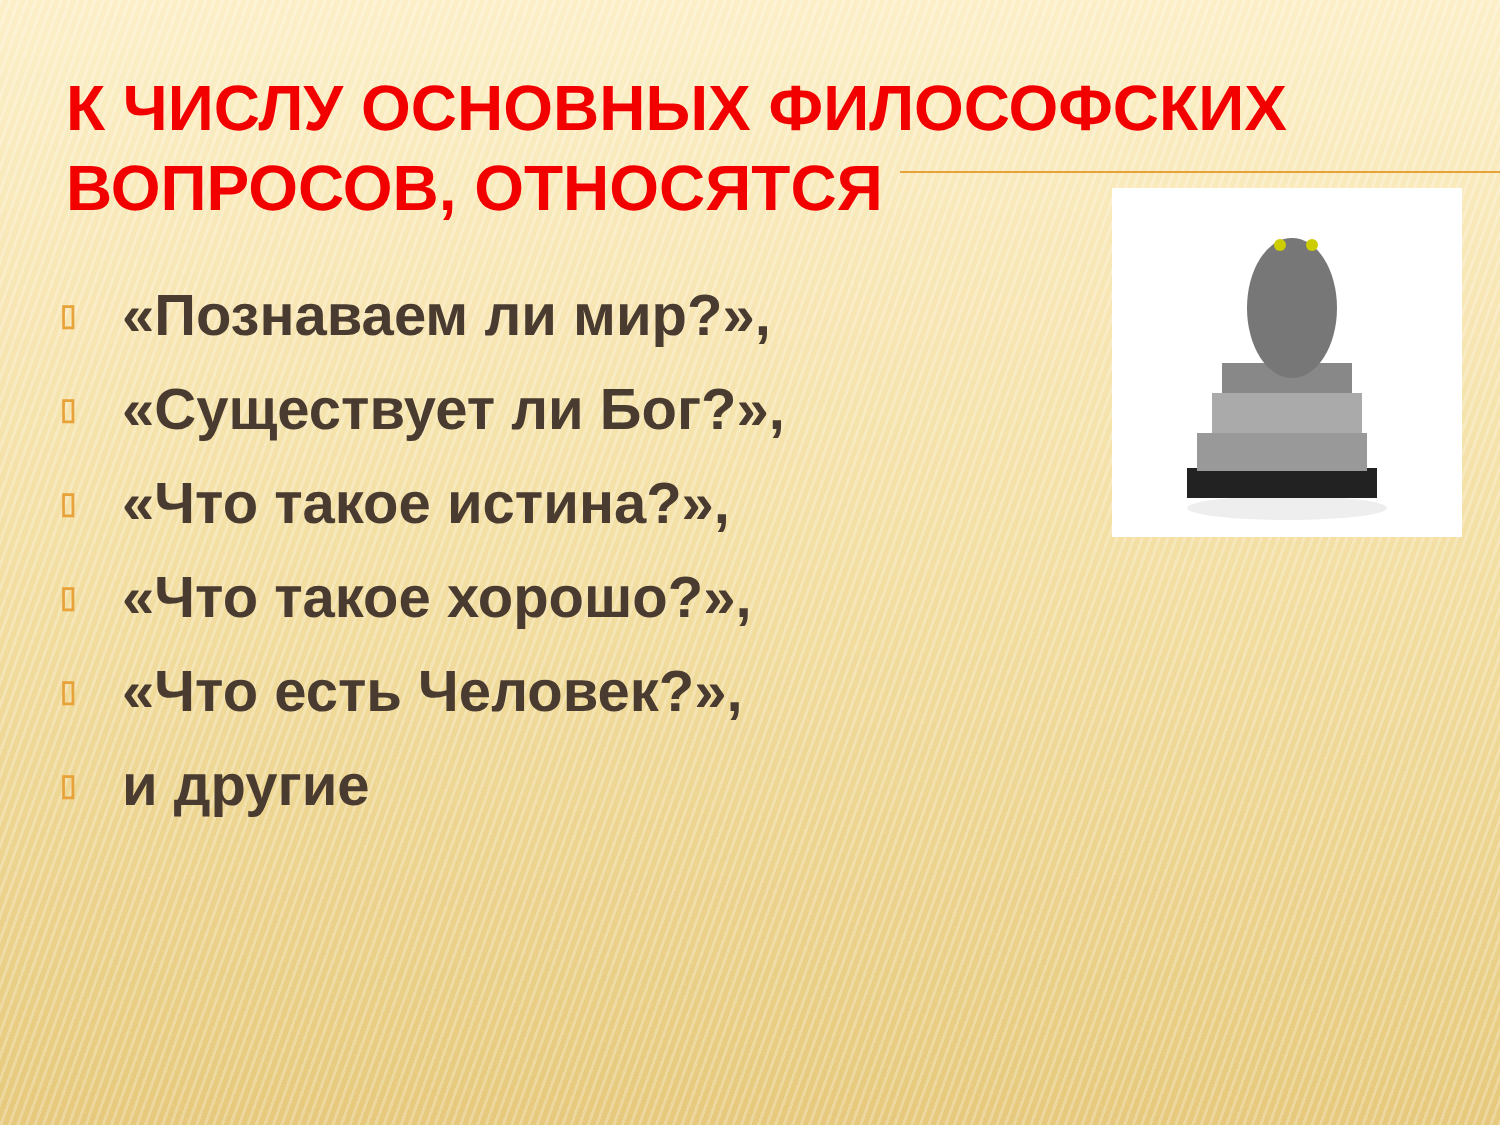К ЧИСЛУ ОСНОВНЫХ ФИЛОСОФСКИХ ВОПРОСОВ, ОТНОСЯТСЯ
▯ «Познаваем ли мир?»,
▯ «Существует ли Бог?»,
▯ «Что такое истина?»,
▯ «Что такое хорошо?»,
▯ «Что есть Человек?»,
▯ и другие